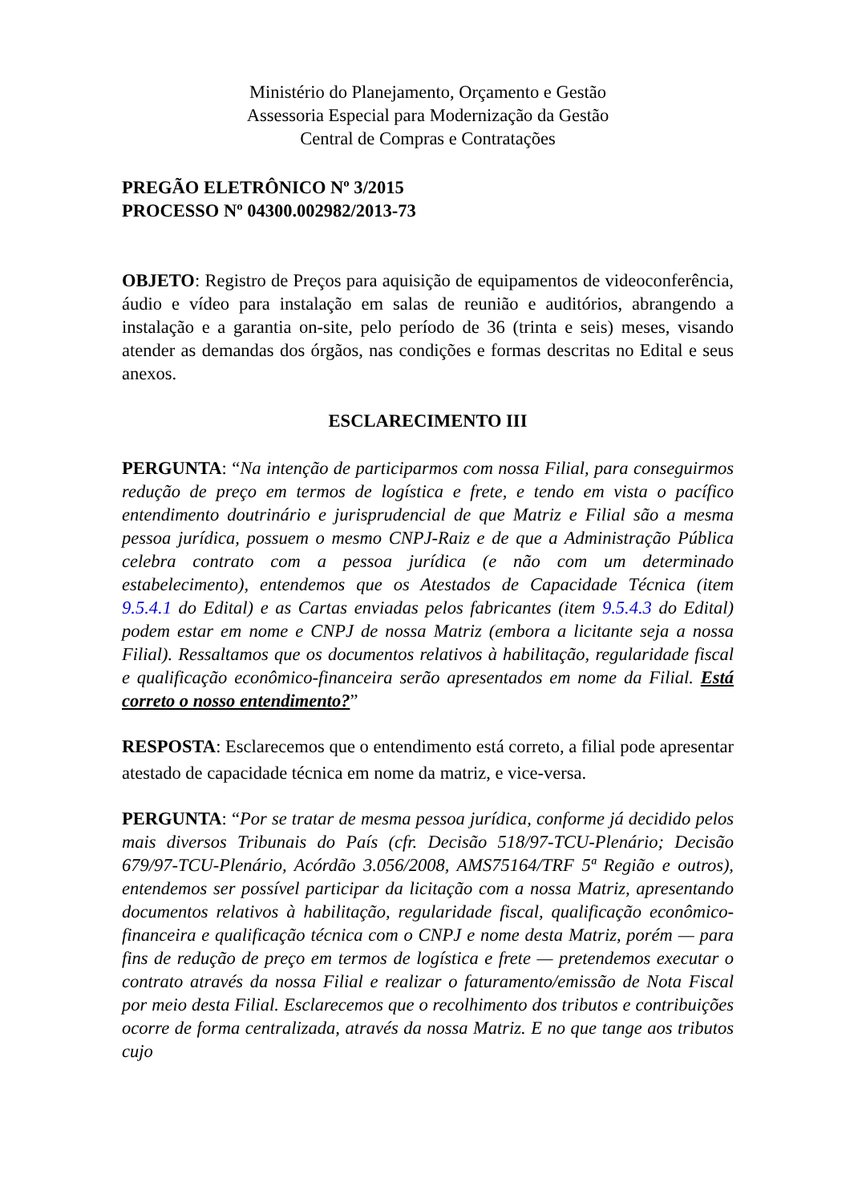Ministério do Planejamento, Orçamento e Gestão
Assessoria Especial para Modernização da Gestão
Central de Compras e Contratações
PREGÃO ELETRÔNICO Nº 3/2015
PROCESSO Nº 04300.002982/2013-73
OBJETO: Registro de Preços para aquisição de equipamentos de videoconferência, áudio e vídeo para instalação em salas de reunião e auditórios, abrangendo a instalação e a garantia on-site, pelo período de 36 (trinta e seis) meses, visando atender as demandas dos órgãos, nas condições e formas descritas no Edital e seus anexos.
ESCLARECIMENTO III
PERGUNTA: “Na intenção de participarmos com nossa Filial, para conseguirmos redução de preço em termos de logística e frete, e tendo em vista o pacífico entendimento doutrinário e jurisprudencial de que Matriz e Filial são a mesma pessoa jurídica, possuem o mesmo CNPJ-Raiz e de que a Administração Pública celebra contrato com a pessoa jurídica (e não com um determinado estabelecimento), entendemos que os Atestados de Capacidade Técnica (item 9.5.4.1 do Edital) e as Cartas enviadas pelos fabricantes (item 9.5.4.3 do Edital) podem estar em nome e CNPJ de nossa Matriz (embora a licitante seja a nossa Filial). Ressaltamos que os documentos relativos à habilitação, regularidade fiscal e qualificação econômico-financeira serão apresentados em nome da Filial. Está correto o nosso entendimento?”
RESPOSTA: Esclarecemos que o entendimento está correto, a filial pode apresentar atestado de capacidade técnica em nome da matriz, e vice-versa.
PERGUNTA: “Por se tratar de mesma pessoa jurídica, conforme já decidido pelos mais diversos Tribunais do País (cfr. Decisão 518/97-TCU-Plenário; Decisão 679/97-TCU-Plenário, Acórdão 3.056/2008, AMS75164/TRF 5ª Região e outros), entendemos ser possível participar da licitação com a nossa Matriz, apresentando documentos relativos à habilitação, regularidade fiscal, qualificação econômico-financeira e qualificação técnica com o CNPJ e nome desta Matriz, porém — para fins de redução de preço em termos de logística e frete — pretendemos executar o contrato através da nossa Filial e realizar o faturamento/emissão de Nota Fiscal por meio desta Filial. Esclarecemos que o recolhimento dos tributos e contribuições ocorre de forma centralizada, através da nossa Matriz. E no que tange aos tributos cujo